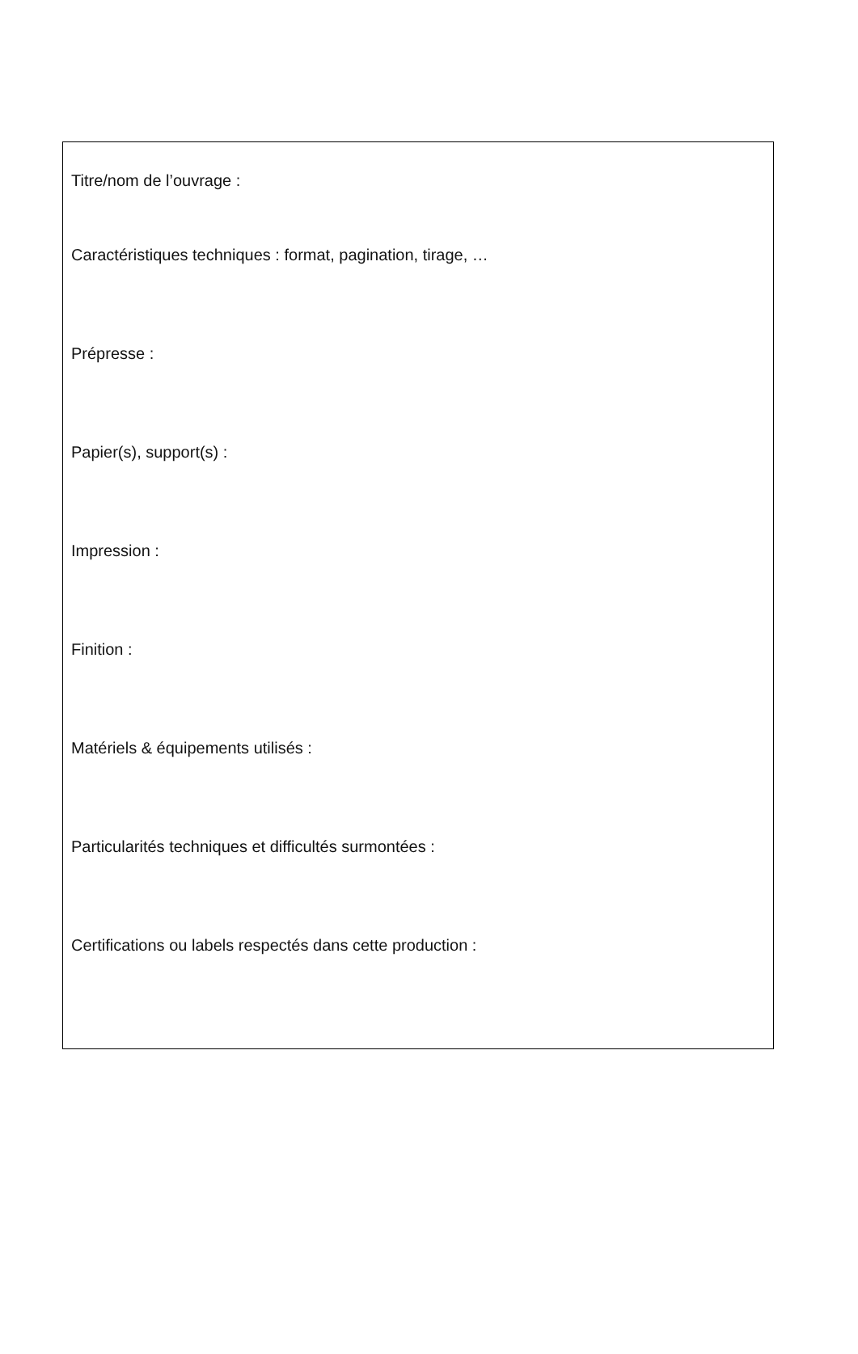Titre/nom de l’ouvrage :
Caractéristiques techniques : format, pagination, tirage, …
Prépresse :
Papier(s), support(s) :
Impression :
Finition :
Matériels & équipements utilisés :
Particularités techniques et difficultés surmontées :
Certifications ou labels respectés dans cette production :